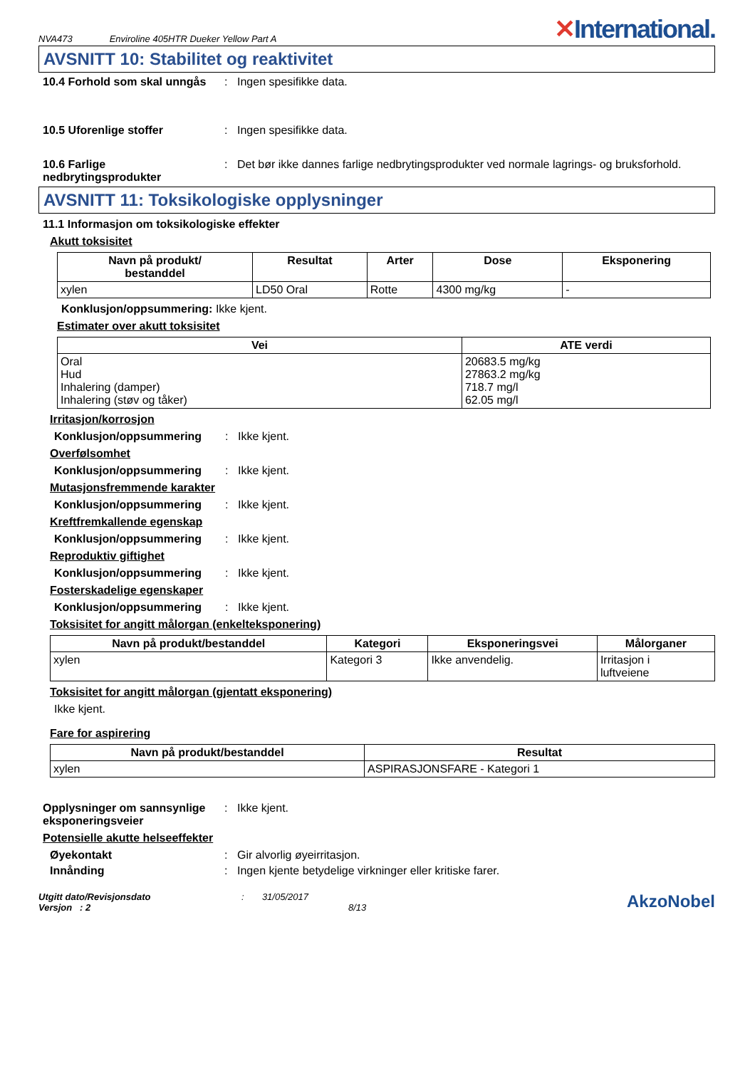NVA473 Enviroline 405HTR Dueker Yellow Part A ✕International.
AVSNITT 10: Stabilitet og reaktivitet
10.4 Forhold som skal unngås
: Ingen spesifikke data.
10.5 Uforenlige stoffer : Ingen spesifikke data.
10.6 Farlige nedbrytingsprodukter
: Det bør ikke dannes farlige nedbrytingsprodukter ved normale lagrings- og bruksforhold.
AVSNITT 11: Toksikologiske opplysninger
11.1 Informasjon om toksikologiske effekter
Akutt toksisitet
| Navn på produkt/ bestanddel | Resultat | Arter | Dose | Eksponering |
| --- | --- | --- | --- | --- |
| xylen | LD50 Oral | Rotte | 4300 mg/kg | - |
Konklusjon/oppsummering: Ikke kjent.
Estimater over akutt toksisitet
| Vei | ATE verdi |
| --- | --- |
| Oral Hud Inhalering (damper) Inhalering (støv og tåker) | 20683.5 mg/kg 27863.2 mg/kg 718.7 mg/l 62.05 mg/l |
Irritasjon/korrosjon
Konklusjon/oppsummering : Ikke kjent.
Overfølsomhet
Konklusjon/oppsummering : Ikke kjent.
Mutasjonsfremmende karakter
Konklusjon/oppsummering : Ikke kjent.
Kreftfremkallende egenskap
Konklusjon/oppsummering : Ikke kjent.
Reproduktiv giftighet
Konklusjon/oppsummering : Ikke kjent.
Fosterskadelige egenskaper
Konklusjon/oppsummering : Ikke kjent.
Toksisitet for angitt målorgan (enkelteksponering)
| Navn på produkt/bestanddel | Kategori | Eksponeringsvei | Målorganer |
| --- | --- | --- | --- |
| xylen | Kategori 3 | Ikke anvendelig. | Irritasjon i luftveiene |
Toksisitet for angitt målorgan (gjentatt eksponering)
Ikke kjent.
Fare for aspirering
| Navn på produkt/bestanddel | Resultat |
| --- | --- |
| xylen | ASPIRASJONSFARE - Kategori 1 |
Opplysninger om sannsynlige eksponeringsveier
: Ikke kjent.
Potensielle akutte helseeffekter
Øyekontakt : Gir alvorlig øyeirritasjon.
Innånding : Ingen kjente betydelige virkninger eller kritiske farer.
Utgitt dato/Revisjonsdato
Versjon : 2
: 31/05/2017
8/13
AkzoNobel